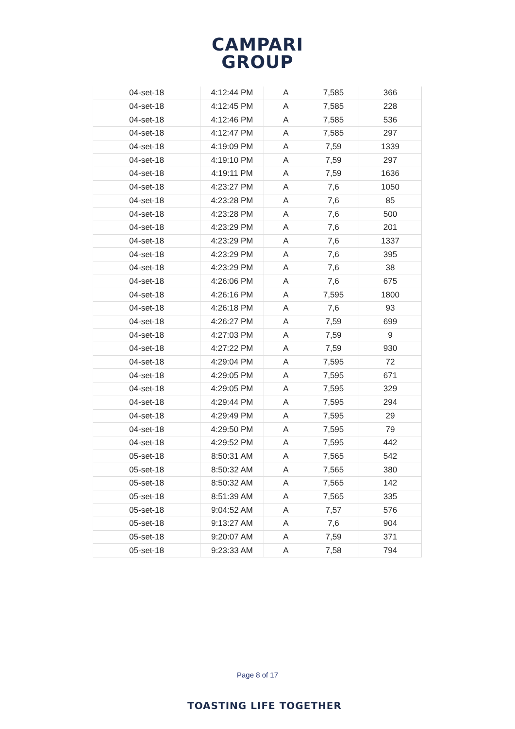CAMPARI
GROUP
| 04-set-18 | 4:12:44 PM | A | 7,585 | 366 |
| 04-set-18 | 4:12:45 PM | A | 7,585 | 228 |
| 04-set-18 | 4:12:46 PM | A | 7,585 | 536 |
| 04-set-18 | 4:12:47 PM | A | 7,585 | 297 |
| 04-set-18 | 4:19:09 PM | A | 7,59 | 1339 |
| 04-set-18 | 4:19:10 PM | A | 7,59 | 297 |
| 04-set-18 | 4:19:11 PM | A | 7,59 | 1636 |
| 04-set-18 | 4:23:27 PM | A | 7,6 | 1050 |
| 04-set-18 | 4:23:28 PM | A | 7,6 | 85 |
| 04-set-18 | 4:23:28 PM | A | 7,6 | 500 |
| 04-set-18 | 4:23:29 PM | A | 7,6 | 201 |
| 04-set-18 | 4:23:29 PM | A | 7,6 | 1337 |
| 04-set-18 | 4:23:29 PM | A | 7,6 | 395 |
| 04-set-18 | 4:23:29 PM | A | 7,6 | 38 |
| 04-set-18 | 4:26:06 PM | A | 7,6 | 675 |
| 04-set-18 | 4:26:16 PM | A | 7,595 | 1800 |
| 04-set-18 | 4:26:18 PM | A | 7,6 | 93 |
| 04-set-18 | 4:26:27 PM | A | 7,59 | 699 |
| 04-set-18 | 4:27:03 PM | A | 7,59 | 9 |
| 04-set-18 | 4:27:22 PM | A | 7,59 | 930 |
| 04-set-18 | 4:29:04 PM | A | 7,595 | 72 |
| 04-set-18 | 4:29:05 PM | A | 7,595 | 671 |
| 04-set-18 | 4:29:05 PM | A | 7,595 | 329 |
| 04-set-18 | 4:29:44 PM | A | 7,595 | 294 |
| 04-set-18 | 4:29:49 PM | A | 7,595 | 29 |
| 04-set-18 | 4:29:50 PM | A | 7,595 | 79 |
| 04-set-18 | 4:29:52 PM | A | 7,595 | 442 |
| 05-set-18 | 8:50:31 AM | A | 7,565 | 542 |
| 05-set-18 | 8:50:32 AM | A | 7,565 | 380 |
| 05-set-18 | 8:50:32 AM | A | 7,565 | 142 |
| 05-set-18 | 8:51:39 AM | A | 7,565 | 335 |
| 05-set-18 | 9:04:52 AM | A | 7,57 | 576 |
| 05-set-18 | 9:13:27 AM | A | 7,6 | 904 |
| 05-set-18 | 9:20:07 AM | A | 7,59 | 371 |
| 05-set-18 | 9:23:33 AM | A | 7,58 | 794 |
Page 8 of 17
TOASTING LIFE TOGETHER